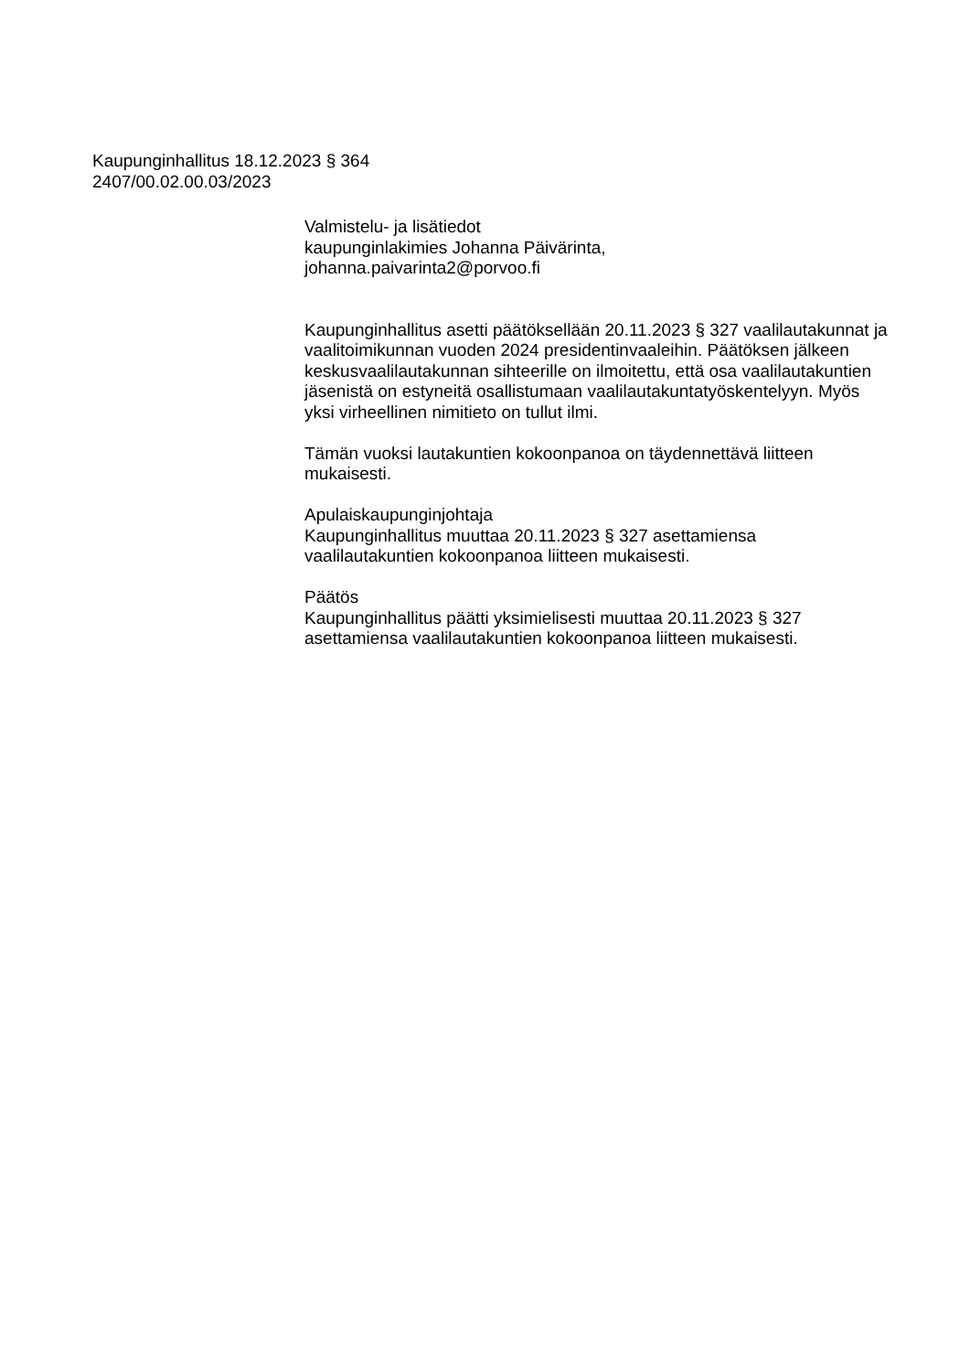Kaupunginhallitus 18.12.2023 § 364
2407/00.02.00.03/2023
Valmistelu- ja lisätiedot
kaupunginlakimies Johanna Päivärinta,
johanna.paivarinta2@porvoo.fi
Kaupunginhallitus asetti päätöksellään 20.11.2023 § 327 vaalilautakunnat ja vaalitoimikunnan vuoden 2024 presidentinvaaleihin. Päätöksen jälkeen keskusvaalilautakunnan sihteerille on ilmoitettu, että osa vaalilautakuntien jäsenistä on estyneitä osallistumaan vaalilautakuntatyöskentelyyn. Myös yksi virheellinen nimitieto on tullut ilmi.
Tämän vuoksi lautakuntien kokoonpanoa on täydennettävä liitteen mukaisesti.
Apulaiskaupunginjohtaja
Kaupunginhallitus muuttaa 20.11.2023 § 327 asettamiensa vaalilautakuntien kokoonpanoa liitteen mukaisesti.
Päätös
Kaupunginhallitus päätti yksimielisesti muuttaa 20.11.2023 § 327 asettamiensa vaalilautakuntien kokoonpanoa liitteen mukaisesti.